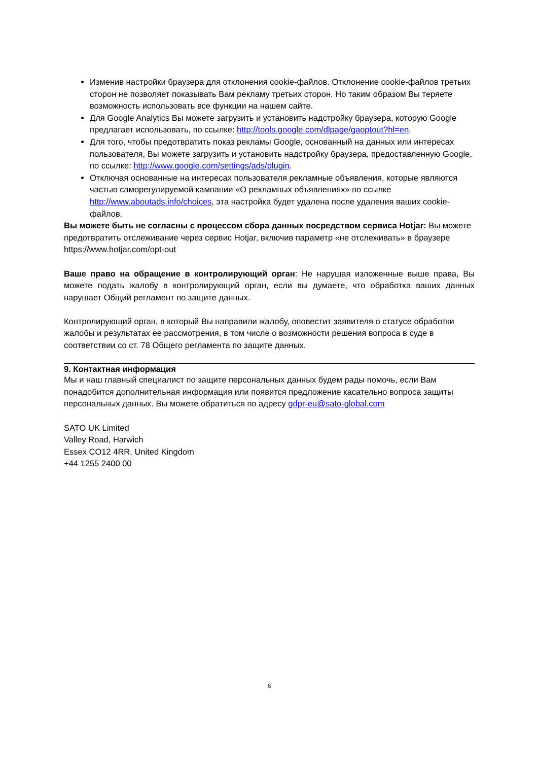Изменив настройки браузера для отклонения cookie-файлов. Отклонение cookie-файлов третьих сторон не позволяет показывать Вам рекламу третьих сторон. Но таким образом Вы теряете возможность использовать все функции на нашем сайте.
Для Google Analytics Вы можете загрузить и установить надстройку браузера, которую Google предлагает использовать, по ссылке: http://tools.google.com/dlpage/gaoptout?hl=en.
Для того, чтобы предотвратить показ рекламы Google, основанный на данных или интересах пользователя, Вы можете загрузить и установить надстройку браузера, предоставленную Google, по ссылке: http://www.google.com/settings/ads/plugin.
Отключая основанные на интересах пользователя рекламные объявления, которые являются частью саморегулируемой кампании «О рекламных объявлениях» по ссылке http://www.aboutads.info/choices, эта настройка будет удалена после удаления ваших cookie-файлов.
Вы можете быть не согласны с процессом сбора данных посредством сервиса Hotjar: Вы можете предотвратить отслеживание через сервис Hotjar, включив параметр «не отслеживать» в браузере https://www.hotjar.com/opt-out
Ваше право на обращение в контролирующий орган: Не нарушая изложенные выше права, Вы можете подать жалобу в контролирующий орган, если вы думаете, что обработка ваших данных нарушает Общий регламент по защите данных.
Контролирующий орган, в который Вы направили жалобу, оповестит заявителя о статусе обработки жалобы и результатах ее рассмотрения, в том числе о возможности решения вопроса в суде в соответствии со ст. 78 Общего регламента по защите данных.
9. Контактная информация
Мы и наш главный специалист по защите персональных данных будем рады помочь, если Вам понадобится дополнительная информация или появится предложение касательно вопроса защиты персональных данных. Вы можете обратиться по адресу gdpr-eu@sato-global.com
SATO UK Limited
Valley Road, Harwich
Essex CO12 4RR, United Kingdom
+44 1255 2400 00
6